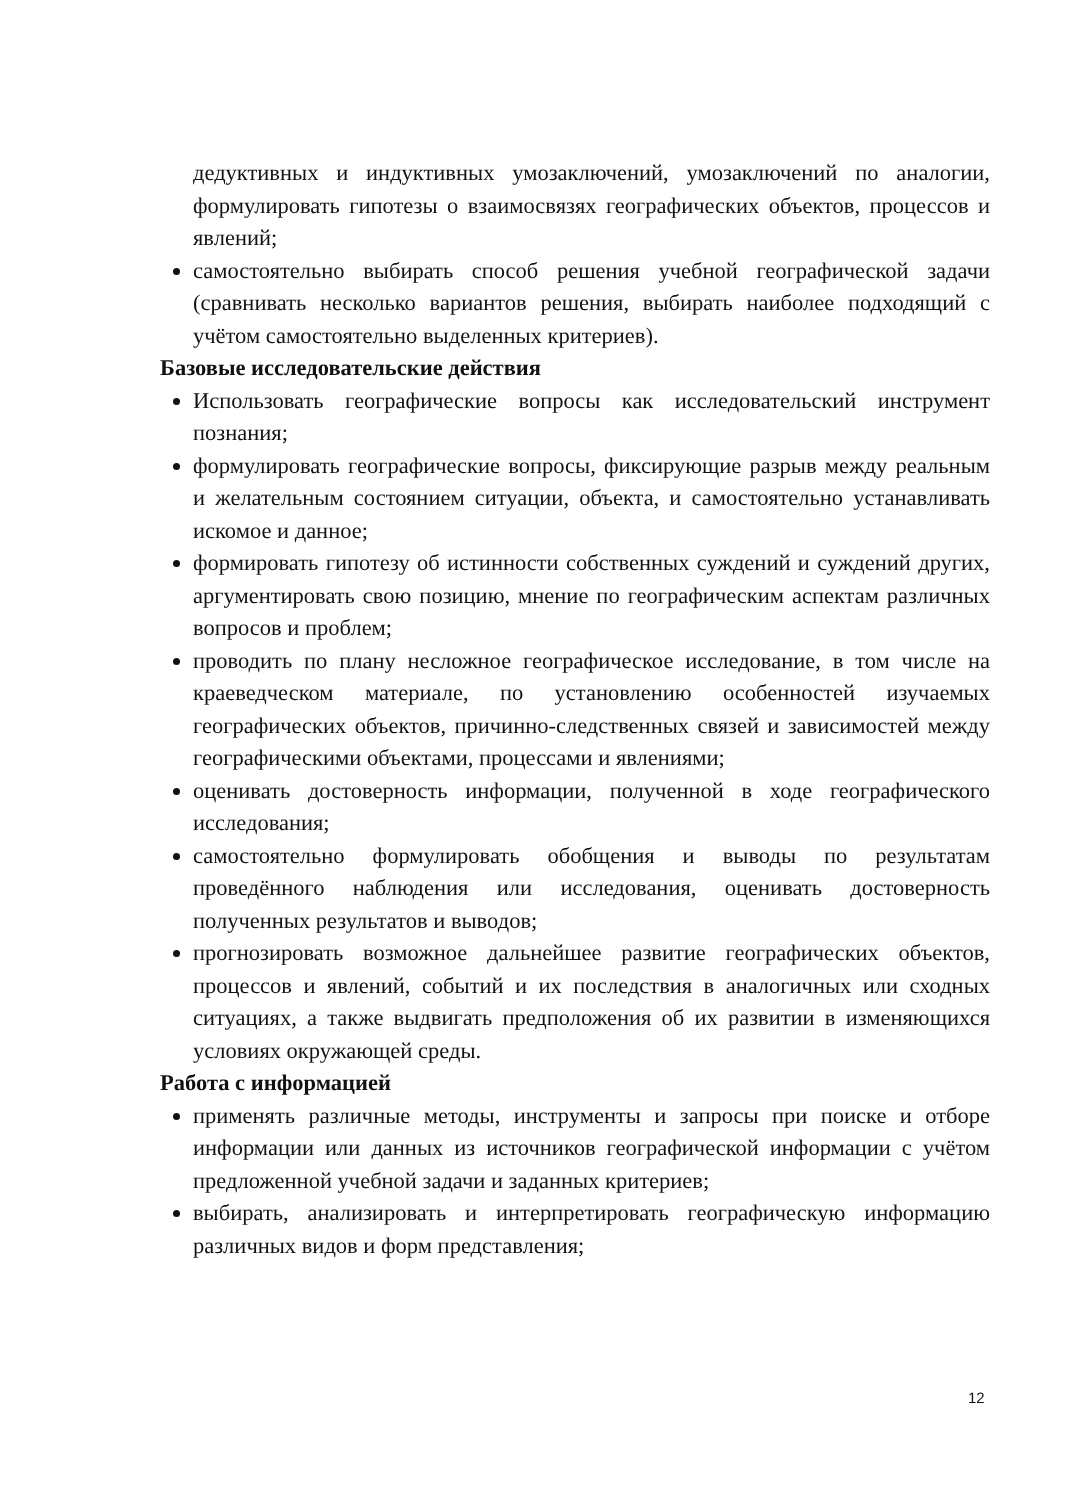дедуктивных и индуктивных умозаключений, умозаключений по аналогии, формулировать гипотезы о взаимосвязях географических объектов, процессов и явлений;
самостоятельно выбирать способ решения учебной географической задачи (сравнивать несколько вариантов решения, выбирать наиболее подходящий с учётом самостоятельно выделенных критериев).
Базовые исследовательские действия
Использовать географические вопросы как исследовательский инструмент познания;
формулировать географические вопросы, фиксирующие разрыв между реальным и желательным состоянием ситуации, объекта, и самостоятельно устанавливать искомое и данное;
формировать гипотезу об истинности собственных суждений и суждений других, аргументировать свою позицию, мнение по географическим аспектам различных вопросов и проблем;
проводить по плану несложное географическое исследование, в том числе на краеведческом материале, по установлению особенностей изучаемых географических объектов, причинно-следственных связей и зависимостей между географическими объектами, процессами и явлениями;
оценивать достоверность информации, полученной в ходе географического исследования;
самостоятельно формулировать обобщения и выводы по результатам проведённого наблюдения или исследования, оценивать достоверность полученных результатов и выводов;
прогнозировать возможное дальнейшее развитие географических объектов, процессов и явлений, событий и их последствия в аналогичных или сходных ситуациях, а также выдвигать предположения об их развитии в изменяющихся условиях окружающей среды.
Работа с информацией
применять различные методы, инструменты и запросы при поиске и отборе информации или данных из источников географической информации с учётом предложенной учебной задачи и заданных критериев;
выбирать, анализировать и интерпретировать географическую информацию различных видов и форм представления;
12